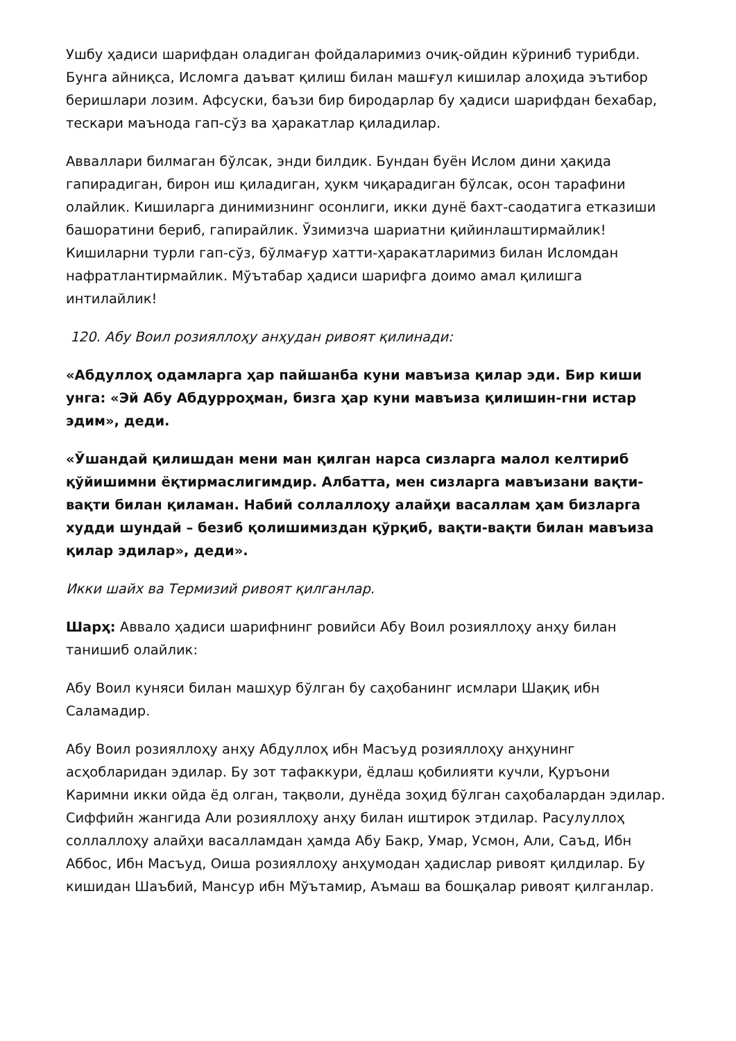Ушбу ҳадиси шарифдан оладиган фойдаларимиз очиқ-ойдин кўриниб турибди. Бунга айниқса, Исломга даъват қилиш билан машғул кишилар алоҳида эътибор беришлари лозим. Афсуски, баъзи бир биродарлар бу ҳадиси шарифдан бехабар, тескари маънода гап-сўз ва ҳаракатлар қиладилар.
Авваллари билмаган бўлсак, энди билдик. Бундан буён Ислом дини ҳақида гапирадиган, бирон иш қиладиган, ҳукм чиқарадиган бўлсак, осон тарафини олайлик. Кишиларга динимизнинг осонлиги, икки дунё бахт-саодатига етказиши башоратини бериб, гапирайлик. Ўзимизча шариатни қийинлаштирмайлик! Кишиларни турли гап-сўз, бўлмағур хатти-ҳаракатларимиз билан Исломдан нафратлантирмайлик. Мўътабар ҳадиси шарифга доимо амал қилишга интилайлик!
120. Абу Воил розияллоҳу анҳудан ривоят қилинади:
«Абдуллоҳ одамларга ҳар пайшанба куни мавъиза қилар эди. Бир киши унга: «Эй Абу Абдурроҳман, бизга ҳар куни мавъиза қилишин-гни истар эдим», деди.
«Ўшандай қилишдан мени ман қилган нарса сизларга малол келтириб қўйишимни ёқтирмаслигимдир. Албатта, мен сизларга мавъизани вақти-вақти билан қиламан. Набий соллаллоҳу алайҳи васаллам ҳам бизларга худди шундай – безиб қолишимиздан қўрқиб, вақти-вақти билан мавъиза қилар эдилар», деди».
Икки шайх ва Термизий ривоят қилганлар.
Шарҳ: Аввало ҳадиси шарифнинг ровийси Абу Воил розияллоҳу анҳу билан танишиб олайлик:
Абу Воил куняси билан машҳур бўлган бу саҳобанинг исмлари Шақиқ ибн Саламадир.
Абу Воил розияллоҳу анҳу Абдуллоҳ ибн Масъуд розияллоҳу анҳунинг асҳобларидан эдилар. Бу зот тафаккури, ёдлаш қобилияти кучли, Қуръони Каримни икки ойда ёд олган, тақволи, дунёда зоҳид бўлган саҳобалардан эдилар. Сиффийн жангида Али розияллоҳу анҳу билан иштирок этдилар. Расулуллоҳ соллаллоҳу алайҳи васалламдан ҳамда Абу Бакр, Умар, Усмон, Али, Саъд, Ибн Аббос, Ибн Масъуд, Оиша розияллоҳу анҳумодан ҳадислар ривоят қилдилар. Бу кишидан Шаъбий, Мансур ибн Мўътамир, Аъмаш ва бошқалар ривоят қилганлар.